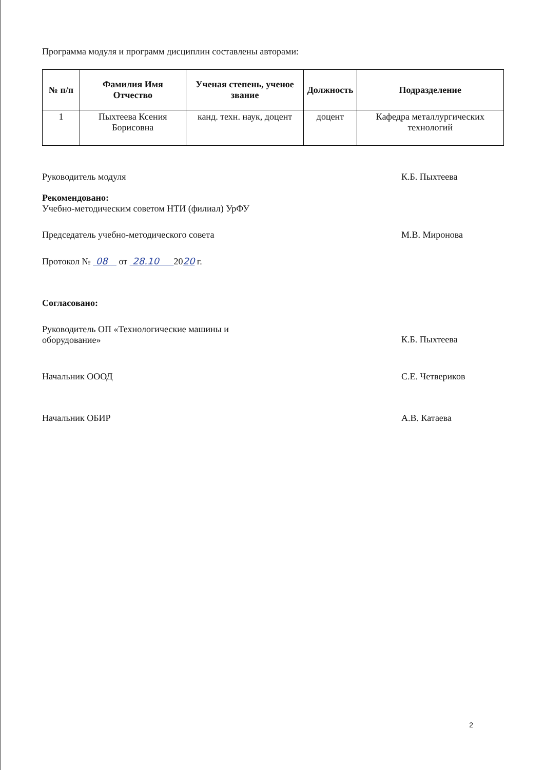Программа модуля и программ дисциплин составлены авторами:
| № п/п | Фамилия Имя Отчество | Ученая степень, ученое звание | Должность | Подразделение |
| --- | --- | --- | --- | --- |
| 1 | Пыхтеева Ксения Борисовна | канд. техн. наук, доцент | доцент | Кафедра металлургических технологий |
Руководитель модуля К.Б. Пыхтеева
Рекомендовано:
Учебно-методическим советом НТИ (филиал) УрФУ
Председатель учебно-методического совета М.В. Миронова
Протокол № 08 от 28.10 2020 г.
Согласовано:
Руководитель ОП «Технологические машины и
оборудование» К.Б. Пыхтеева
Начальник ОООД С.Е. Четвериков
Начальник ОБИР А.В. Катаева
2